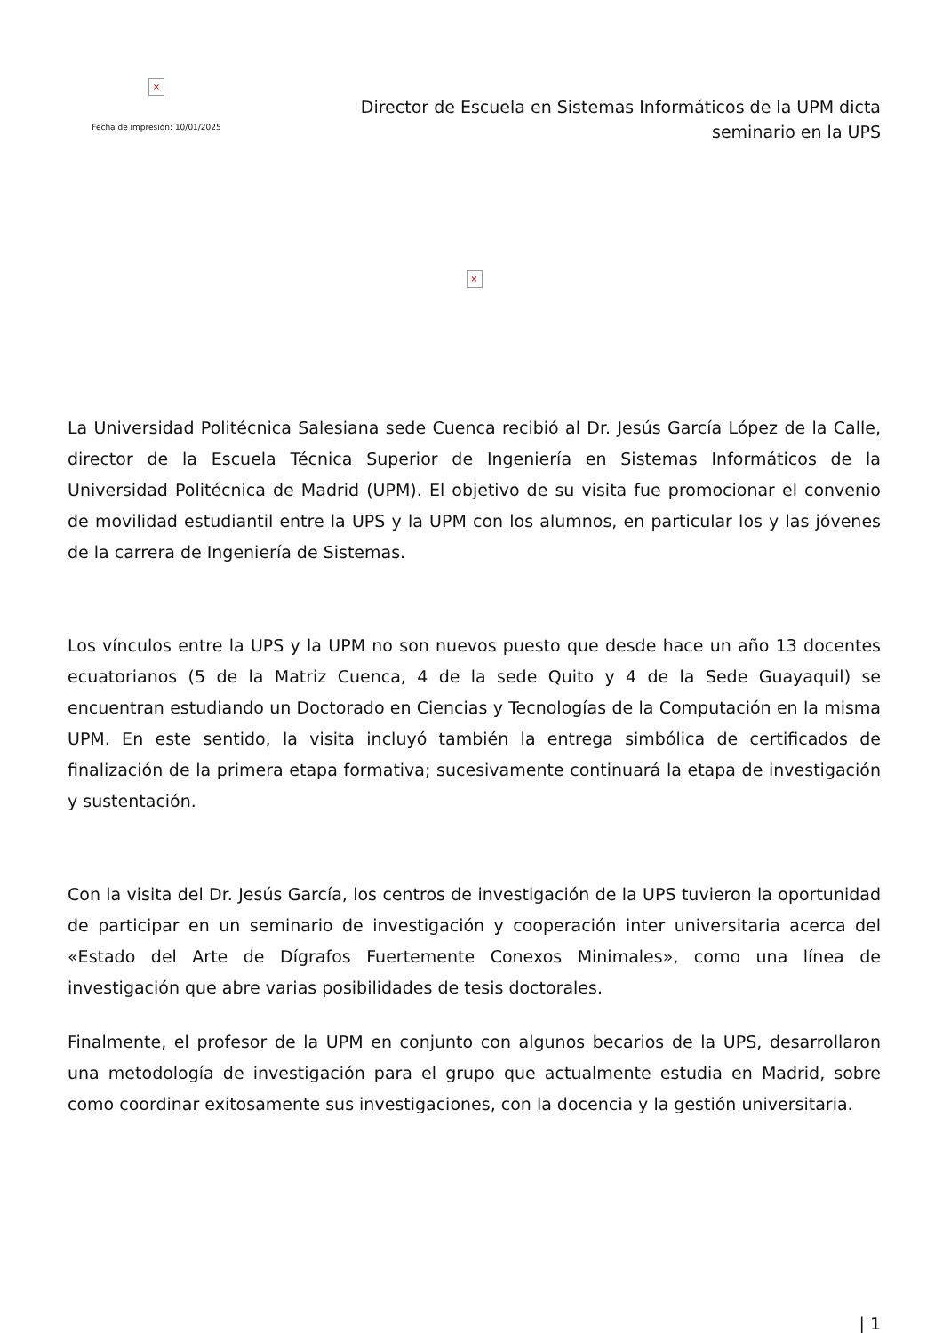×
Fecha de impresión: 10/01/2025
Director de Escuela en Sistemas Informáticos de la UPM dicta
seminario en la UPS
×
La Universidad Politécnica Salesiana sede Cuenca recibió al Dr. Jesús García López de la Calle, director de la Escuela Técnica Superior de Ingeniería en Sistemas Informáticos de la Universidad Politécnica de Madrid (UPM). El objetivo de su visita fue promocionar el convenio de movilidad estudiantil entre la UPS y la UPM con los alumnos, en particular los y las jóvenes de la carrera de Ingeniería de Sistemas.
Los vínculos entre la UPS y la UPM no son nuevos puesto que desde hace un año 13 docentes ecuatorianos (5 de la Matriz Cuenca, 4 de la sede Quito y 4 de la Sede Guayaquil) se encuentran estudiando un Doctorado en Ciencias y Tecnologías de la Computación en la misma UPM. En este sentido, la visita incluyó también la entrega simbólica de certificados de finalización de la primera etapa formativa; sucesivamente continuará la etapa de investigación y sustentación.
Con la visita del Dr. Jesús García, los centros de investigación de la UPS tuvieron la oportunidad de participar en un seminario de investigación y cooperación inter universitaria acerca del «Estado del Arte de Dígrafos Fuertemente Conexos Minimales», como una línea de investigación que abre varias posibilidades de tesis doctorales.
Finalmente, el profesor de la UPM en conjunto con algunos becarios de la UPS, desarrollaron una metodología de investigación para el grupo que actualmente estudia en Madrid, sobre como coordinar exitosamente sus investigaciones, con la docencia y la gestión universitaria.
| 1